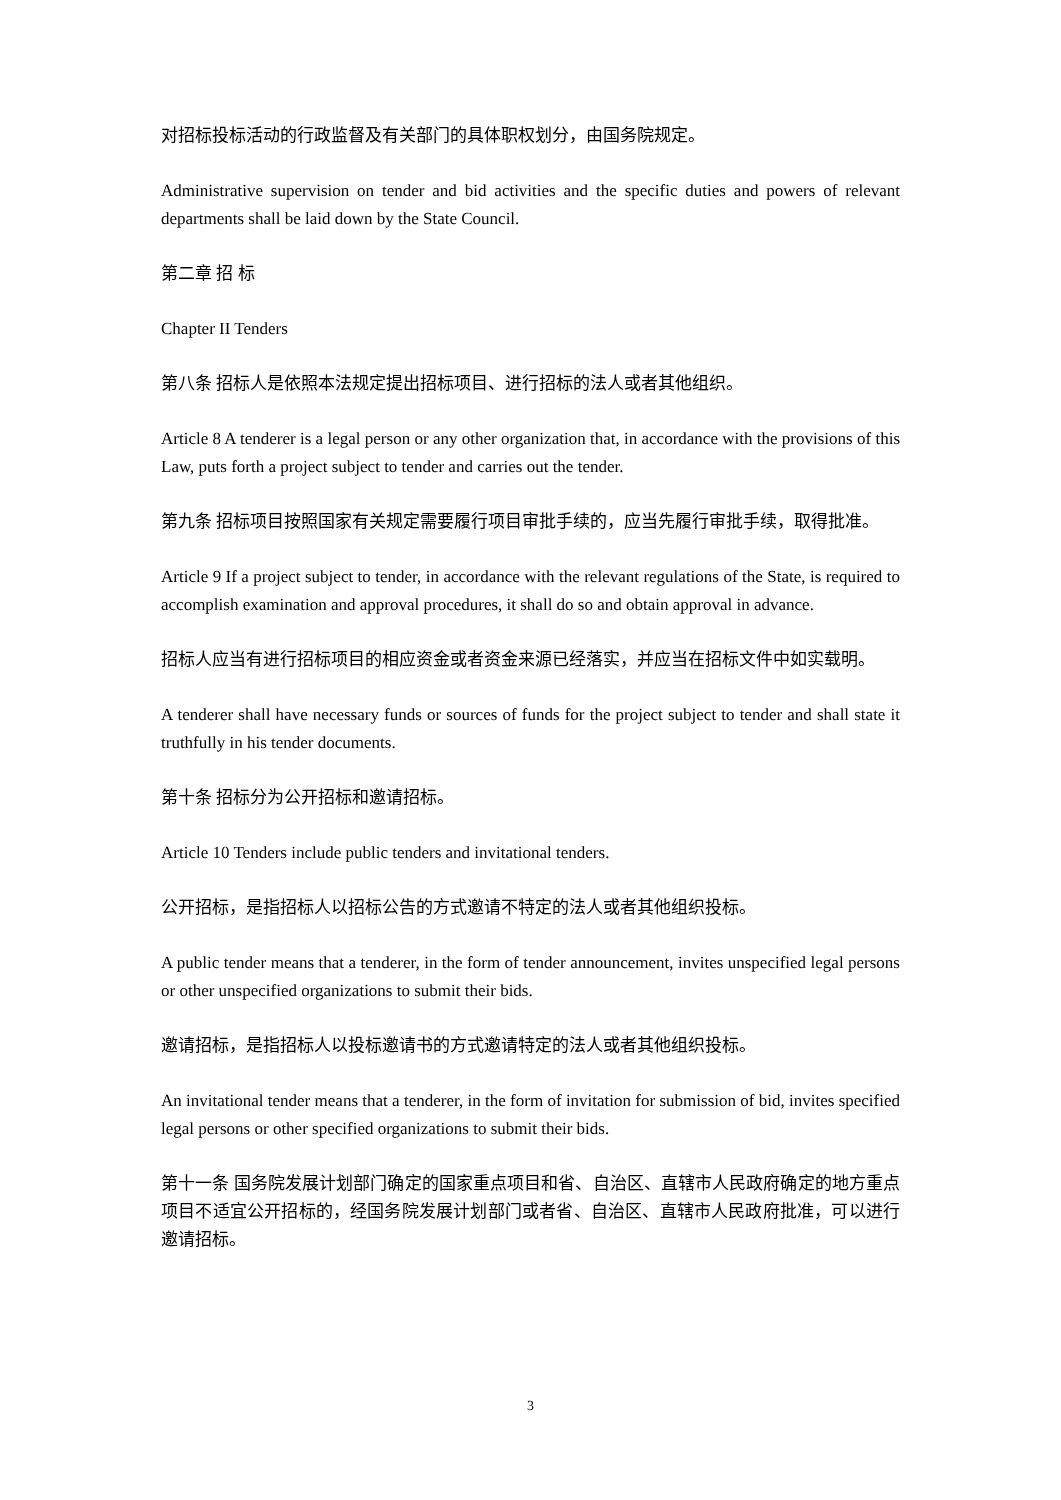对招标投标活动的行政监督及有关部门的具体职权划分，由国务院规定。
Administrative supervision on tender and bid activities and the specific duties and powers of relevant departments shall be laid down by the State Council.
第二章 招 标
Chapter II Tenders
第八条 招标人是依照本法规定提出招标项目、进行招标的法人或者其他组织。
Article 8 A tenderer is a legal person or any other organization that, in accordance with the provisions of this Law, puts forth a project subject to tender and carries out the tender.
第九条 招标项目按照国家有关规定需要履行项目审批手续的，应当先履行审批手续，取得批准。
Article 9 If a project subject to tender, in accordance with the relevant regulations of the State, is required to accomplish examination and approval procedures, it shall do so and obtain approval in advance.
招标人应当有进行招标项目的相应资金或者资金来源已经落实，并应当在招标文件中如实载明。
A tenderer shall have necessary funds or sources of funds for the project subject to tender and shall state it truthfully in his tender documents.
第十条 招标分为公开招标和邀请招标。
Article 10 Tenders include public tenders and invitational tenders.
公开招标，是指招标人以招标公告的方式邀请不特定的法人或者其他组织投标。
A public tender means that a tenderer, in the form of tender announcement, invites unspecified legal persons or other unspecified organizations to submit their bids.
邀请招标，是指招标人以投标邀请书的方式邀请特定的法人或者其他组织投标。
An invitational tender means that a tenderer, in the form of invitation for submission of bid, invites specified legal persons or other specified organizations to submit their bids.
第十一条 国务院发展计划部门确定的国家重点项目和省、自治区、直辖市人民政府确定的地方重点项目不适宜公开招标的，经国务院发展计划部门或者省、自治区、直辖市人民政府批准，可以进行邀请招标。
3